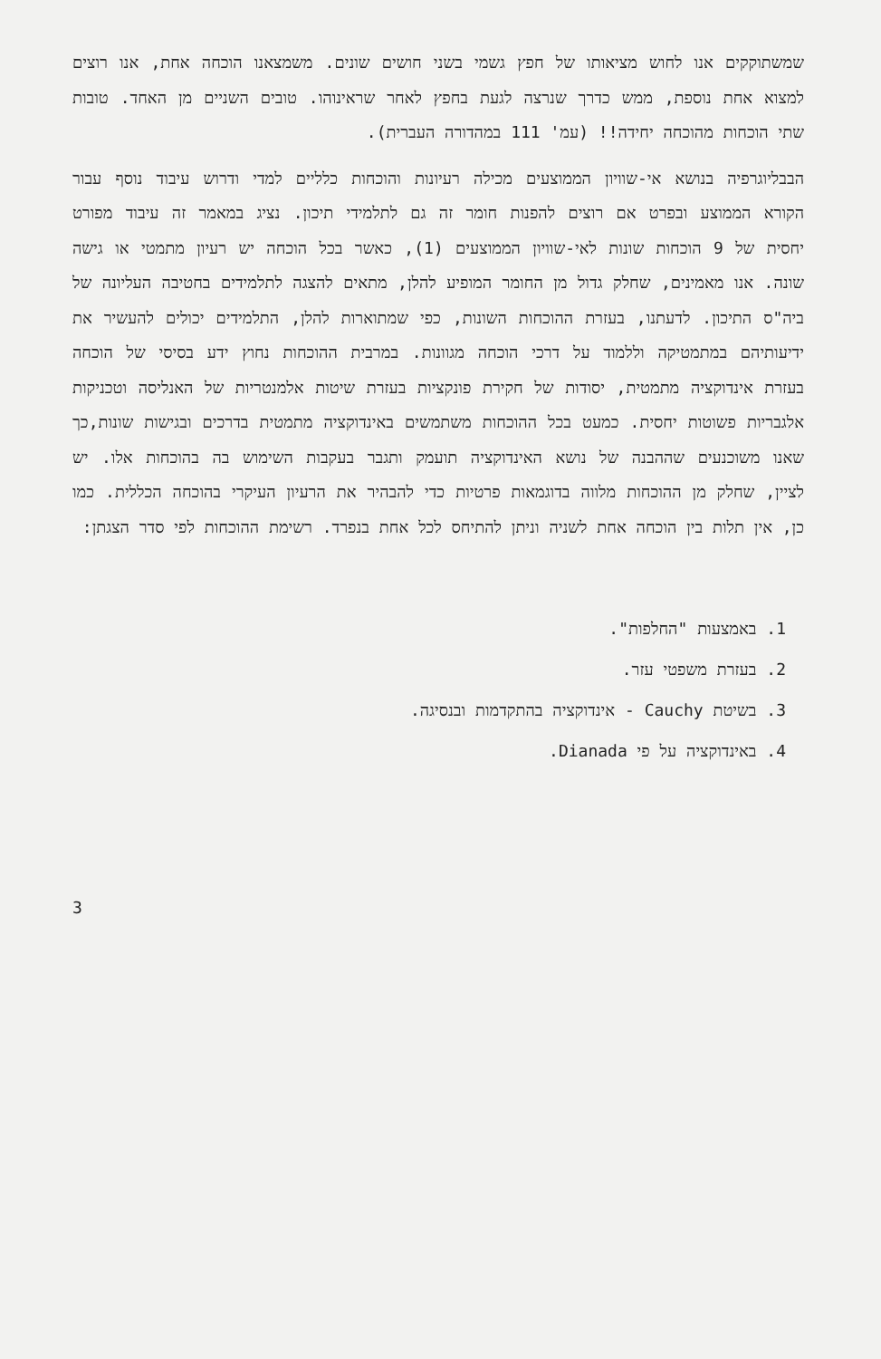שמשתוקקים אנו לחוש מציאותו של חפץ גשמי בשני חושים שונים. משמצאנו הוכחה אחת, אנו רוצים למצוא אחת נוספת, ממש כדרך שנרצה לגעת בחפץ לאחר שראינוהו. טובים השניים מן האחד. טובות שתי הוכחות מהוכחה יחידה!! (עמ' 111 במהדורה העברית).
הבבליוגרפיה בנושא אי-שוויון הממוצעים מכילה רעיונות והוכחות כלליים למדי ודרוש עיבוד נוסף עבור הקורא הממוצע ובפרט אם רוצים להפנות חומר זה גם לתלמידי תיכון. נציג במאמר זה עיבוד מפורט יחסית של 9 הוכחות שונות לאי-שוויון הממוצעים (1), כאשר בכל הוכחה יש רעיון מתמטי או גישה שונה. אנו מאמינים, שחלק גדול מן החומר המופיע להלן, מתאים להצגה לתלמידים בחטיבה העליונה של ביה"ס התיכון. לדעתנו, בעזרת ההוכחות השונות, כפי שמתוארות להלן, התלמידים יכולים להעשיר את ידיעותיהם במתמטיקה וללמוד על דרכי הוכחה מגוונות. במרבית ההוכחות נחוץ ידע בסיסי של הוכחה בעזרת אינדוקציה מתמטית, יסודות של חקירת פונקציות בעזרת שיטות אלמנטריות של האנליסה וטכניקות אלגבריות פשוטות יחסית. כמעט בכל ההוכחות משתמשים באינדוקציה מתמטית בדרכים ובגישות שונות,כך שאנו משוכנעים שההבנה של נושא האינדוקציה תועמק ותגבר בעקבות השימוש בה בהוכחות אלו. יש לציין, שחלק מן ההוכחות מלווה בדוגמאות פרטיות כדי להבהיר את הרעיון העיקרי בהוכחה הכללית. כמו כן, אין תלות בין הוכחה אחת לשניה וניתן להתיחס לכל אחת בנפרד. רשימת ההוכחות לפי סדר הצגתן:
1. באמצעות "החלפות".
2. בעזרת משפטי עזר.
3. בשיטת Cauchy - אינדוקציה בהתקדמות ובנסיגה.
4. באינדוקציה על פי Dianada.
3